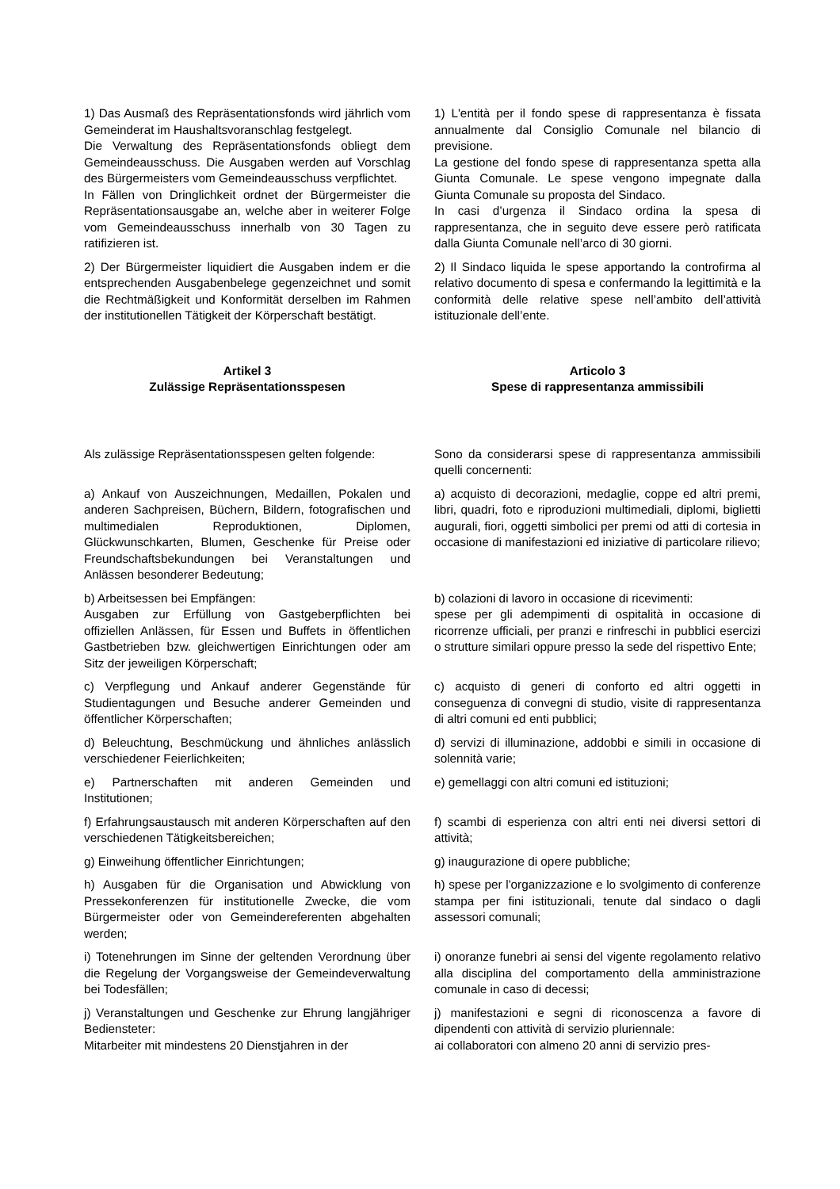1) Das Ausmaß des Repräsentationsfonds wird jährlich vom Gemeinderat im Haushaltsvoranschlag festgelegt.
Die Verwaltung des Repräsentationsfonds obliegt dem Gemeindeausschuss. Die Ausgaben werden auf Vorschlag des Bürgermeisters vom Gemeindeausschuss verpflichtet.
In Fällen von Dringlichkeit ordnet der Bürgermeister die Repräsentationsausgabe an, welche aber in weiterer Folge vom Gemeindeausschuss innerhalb von 30 Tagen zu ratifizieren ist.
1) L'entità per il fondo spese di rappresentanza è fissata annualmente dal Consiglio Comunale nel bilancio di previsione.
La gestione del fondo spese di rappresentanza spetta alla Giunta Comunale. Le spese vengono impegnate dalla Giunta Comunale su proposta del Sindaco.
In casi d’urgenza il Sindaco ordina la spesa di rappresentanza, che in seguito deve essere però ratificata dalla Giunta Comunale nell’arco di 30 giorni.
2) Der Bürgermeister liquidiert die Ausgaben indem er die entsprechenden Ausgabenbelege gegenzeichnet und somit die Rechtmäßigkeit und Konformität derselben im Rahmen der institutionellen Tätigkeit der Körperschaft bestätigt.
2) Il Sindaco liquida le spese apportando la controfirma al relativo documento di spesa e confermando la legittimità e la conformità delle relative spese nell’ambito dell’attività istituzionale dell’ente.
Artikel 3
Zulässige Repräsentationsspesen
Articolo 3
Spese di rappresentanza ammissibili
Als zulässige Repräsentationsspesen gelten folgende:
Sono da considerarsi spese di rappresentanza ammissibili quelli concernenti:
a) Ankauf von Auszeichnungen, Medaillen, Pokalen und anderen Sachpreisen, Büchern, Bildern, fotografischen und multimedialen Reproduktionen, Diplomen, Glückwunschkarten, Blumen, Geschenke für Preise oder Freundschaftsbekundungen bei Veranstaltungen und Anlässen besonderer Bedeutung;
a) acquisto di decorazioni, medaglie, coppe ed altri premi, libri, quadri, foto e riproduzioni multimediali, diplomi, biglietti augurali, fiori, oggetti simbolici per premi od atti di cortesia in occasione di manifestazioni ed iniziative di particolare rilievo;
b) Arbeitsessen bei Empfängen:
Ausgaben zur Erfüllung von Gastgeberpflichten bei offiziellen Anlässen, für Essen und Buffets in öffentlichen Gastbetrieben bzw. gleichwertigen Einrichtungen oder am Sitz der jeweiligen Körperschaft;
b) colazioni di lavoro in occasione di ricevimenti:
spese per gli adempimenti di ospitalità in occasione di ricorrenze ufficiali, per pranzi e rinfreschi in pubblici esercizi o strutture similari oppure presso la sede del rispettivo Ente;
c) Verpflegung und Ankauf anderer Gegenstände für Studientagungen und Besuche anderer Gemeinden und öffentlicher Körperschaften;
c) acquisto di generi di conforto ed altri oggetti in conseguenza di convegni di studio, visite di rappresentanza di altri comuni ed enti pubblici;
d) Beleuchtung, Beschmückung und ähnliches anlässlich verschiedener Feierlichkeiten;
d) servizi di illuminazione, addobbi e simili in occasione di solennità varie;
e) Partnerschaften mit anderen Gemeinden und Institutionen;
e) gemellaggi con altri comuni ed istituzioni;
f) Erfahrungsaustausch mit anderen Körperschaften auf den verschiedenen Tätigkeitsbereichen;
f) scambi di esperienza con altri enti nei diversi settori di attività;
g) Einweihung öffentlicher Einrichtungen; g) inaugurazione di opere pubbliche;
h) Ausgaben für die Organisation und Abwicklung von Pressekonferenzen für institutionelle Zwecke, die vom Bürgermeister oder von Gemeindereferenten abgehalten werden;
h) spese per l'organizzazione e lo svolgimento di conferenze stampa per fini istituzionali, tenute dal sindaco o dagli assessori comunali;
i) Totenehrungen im Sinne der geltenden Verordnung über die Regelung der Vorgangsweise der Gemeindeverwaltung bei Todesfällen;
i) onoranze funebri ai sensi del vigente regolamento relativo alla disciplina del comportamento della amministrazione comunale in caso di decessi;
j) Veranstaltungen und Geschenke zur Ehrung langjähriger Bediensteter:
Mitarbeiter mit mindestens 20 Dienstjahren in der
j) manifestazioni e segni di riconoscenza a favore di dipendenti con attività di servizio pluriennale:
ai collaboratori con almeno 20 anni di servizio pres-